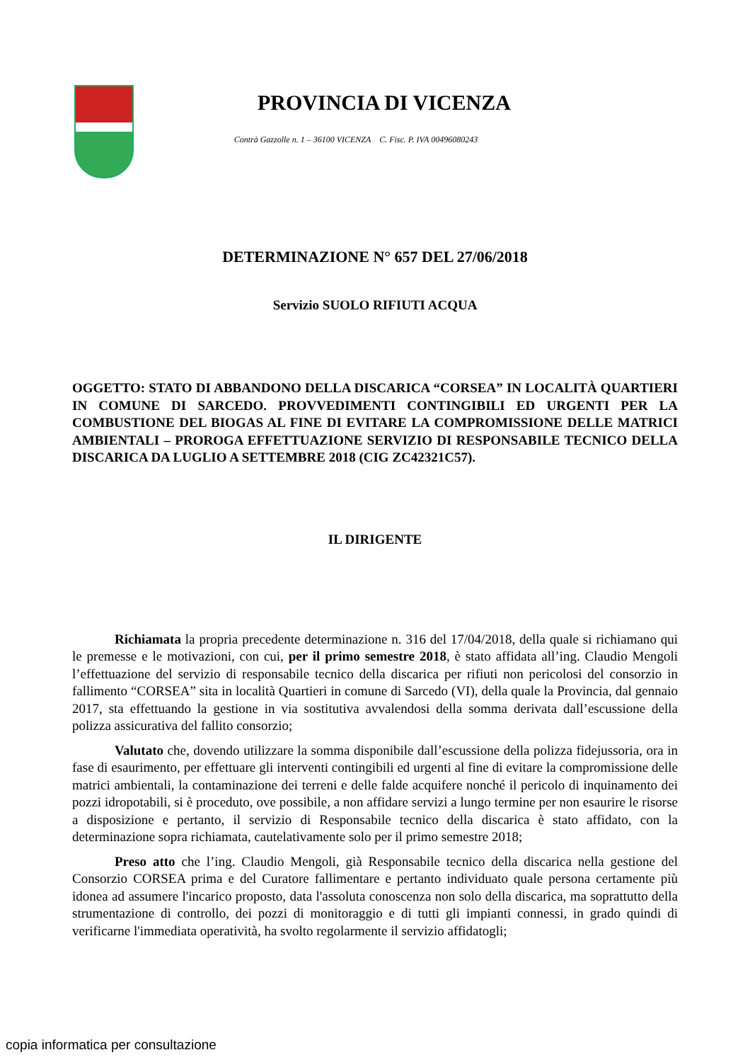PROVINCIA DI VICENZA
Contrà Gazzolle n. 1 – 36100 VICENZA C. Fisc. P. IVA 00496080243
DETERMINAZIONE N° 657 DEL 27/06/2018
Servizio SUOLO RIFIUTI ACQUA
OGGETTO: STATO DI ABBANDONO DELLA DISCARICA “CORSEA” IN LOCALITÀ QUARTIERI IN COMUNE DI SARCEDO. PROVVEDIMENTI CONTINGIBILI ED URGENTI PER LA COMBUSTIONE DEL BIOGAS AL FINE DI EVITARE LA COMPROMISSIONE DELLE MATRICI AMBIENTALI – PROROGA EFFETTUAZIONE SERVIZIO DI RESPONSABILE TECNICO DELLA DISCARICA DA LUGLIO A SETTEMBRE 2018 (CIG ZC42321C57).
IL DIRIGENTE
Richiamata la propria precedente determinazione n. 316 del 17/04/2018, della quale si richiamano qui le premesse e le motivazioni, con cui, per il primo semestre 2018, è stato affidata all’ing. Claudio Mengoli l’effettuazione del servizio di responsabile tecnico della discarica per rifiuti non pericolosi del consorzio in fallimento “CORSEA” sita in località Quartieri in comune di Sarcedo (VI), della quale la Provincia, dal gennaio 2017, sta effettuando la gestione in via sostitutiva avvalendosi della somma derivata dall’escussione della polizza assicurativa del fallito consorzio;
Valutato che, dovendo utilizzare la somma disponibile dall’escussione della polizza fidejussoria, ora in fase di esaurimento, per effettuare gli interventi contingibili ed urgenti al fine di evitare la compromissione delle matrici ambientali, la contaminazione dei terreni e delle falde acquifere nonché il pericolo di inquinamento dei pozzi idropotabili, si è proceduto, ove possibile, a non affidare servizi a lungo termine per non esaurire le risorse a disposizione e pertanto, il servizio di Responsabile tecnico della discarica è stato affidato, con la determinazione sopra richiamata, cautelativamente solo per il primo semestre 2018;
Preso atto che l’ing. Claudio Mengoli, già Responsabile tecnico della discarica nella gestione del Consorzio CORSEA prima e del Curatore fallimentare e pertanto individuato quale persona certamente più idonea ad assumere l'incarico proposto, data l'assoluta conoscenza non solo della discarica, ma soprattutto della strumentazione di controllo, dei pozzi di monitoraggio e di tutti gli impianti connessi, in grado quindi di verificarne l'immediata operatività, ha svolto regolarmente il servizio affidatogli;
copia informatica per consultazione